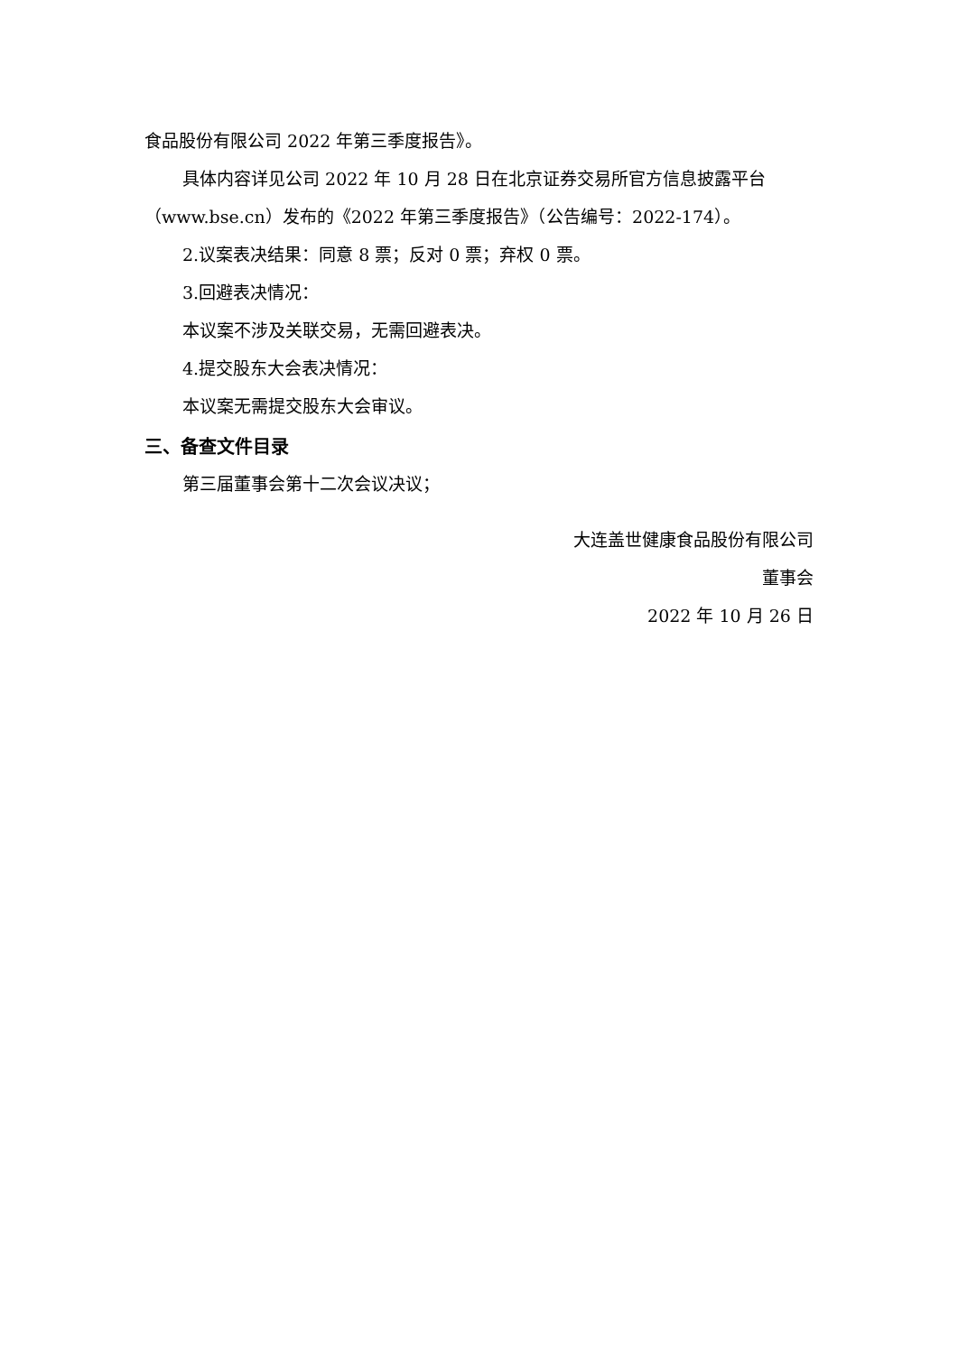食品股份有限公司 2022 年第三季度报告》。
具体内容详见公司 2022 年 10 月 28 日在北京证券交易所官方信息披露平台（www.bse.cn）发布的《2022 年第三季度报告》（公告编号：2022-174）。
2.议案表决结果：同意 8 票；反对 0 票；弃权 0 票。
3.回避表决情况：
本议案不涉及关联交易，无需回避表决。
4.提交股东大会表决情况：
本议案无需提交股东大会审议。
三、备查文件目录
第三届董事会第十二次会议决议；
大连盖世健康食品股份有限公司
董事会
2022 年 10 月 26 日